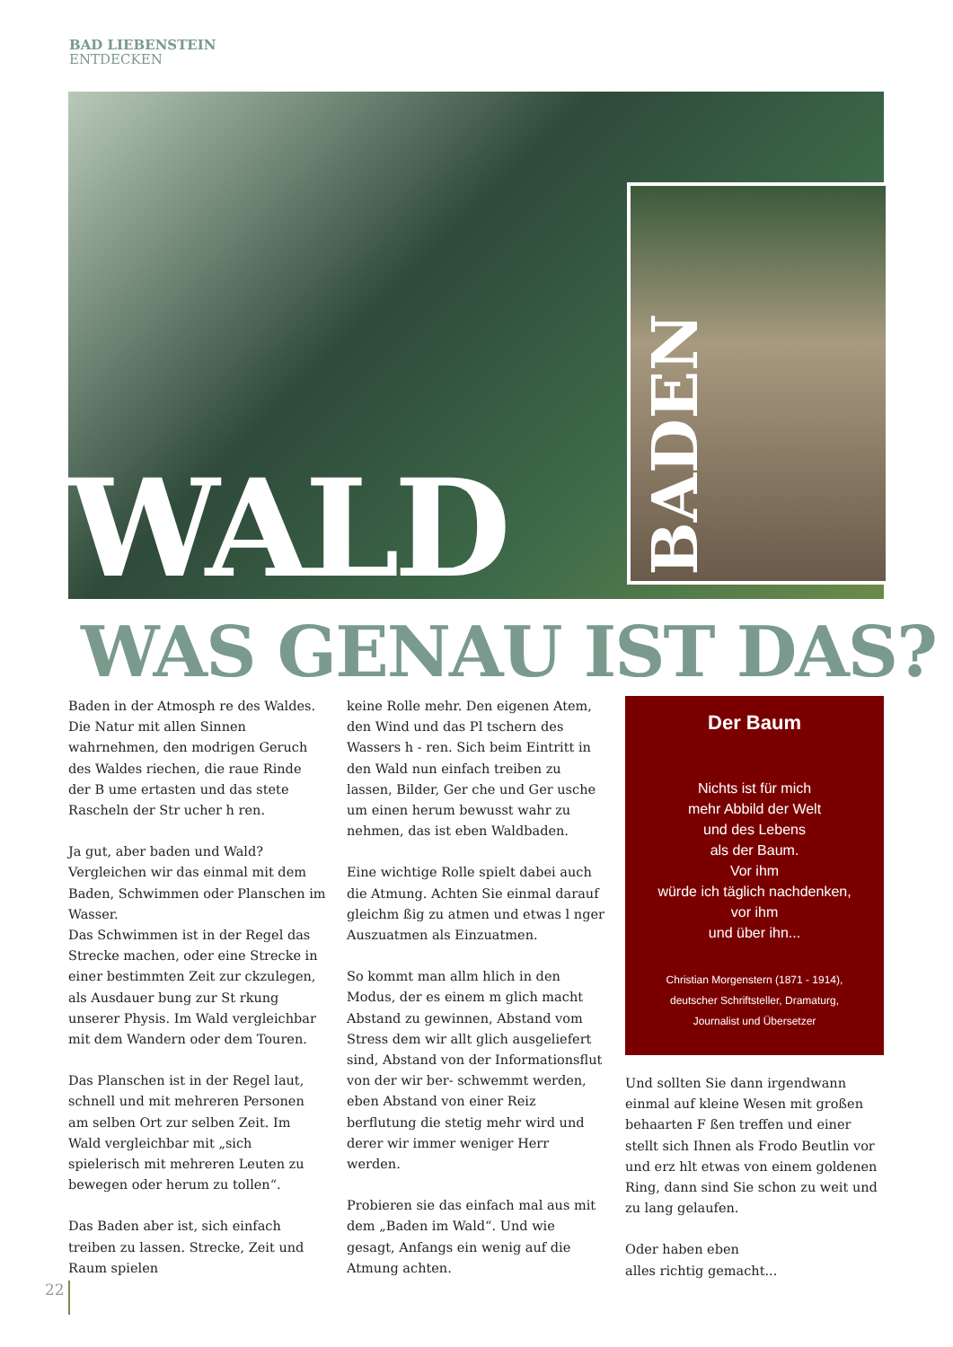BAD LIEBENSTEIN
ENTDECKEN
BADEN
WALD
WAS GENAU IST DAS?
Baden in der Atmosph re des Waldes. Die Natur mit allen Sinnen wahrnehmen, den modrigen Geruch des Waldes riechen, die raue Rinde der B ume ertasten und das stete Rascheln der Str ucher h ren.
Ja gut, aber baden und Wald? Vergleichen wir das einmal mit dem Baden, Schwimmen oder Planschen im Wasser.
Das Schwimmen ist in der Regel das Strecke machen, oder eine Strecke in einer bestimmten Zeit zur ckzulegen, als Ausdauer bung zur St rkung unserer Physis. Im Wald vergleichbar mit dem Wandern oder dem Touren.
Das Planschen ist in der Regel laut, schnell und mit mehreren Personen am selben Ort zur selben Zeit. Im Wald vergleichbar mit „sich spielerisch mit mehreren Leuten zu bewegen oder herum zu tollen“.
Das Baden aber ist, sich einfach treiben zu lassen. Strecke, Zeit und Raum spielen
keine Rolle mehr. Den eigenen Atem, den Wind und das Pl tschern des Wassers h - ren. Sich beim Eintritt in den Wald nun einfach treiben zu lassen, Bilder, Ger che und Ger usche um einen herum bewusst wahr zu nehmen, das ist eben Waldbaden.
Eine wichtige Rolle spielt dabei auch die Atmung. Achten Sie einmal darauf gleichm ßig zu atmen und etwas l nger Auszuatmen als Einzuatmen.
So kommt man allm hlich in den Modus, der es einem m glich macht Abstand zu gewinnen, Abstand vom Stress dem wir allt glich ausgeliefert sind, Abstand von der Informationsflut von der wir ber- schwemmt werden, eben Abstand von einer Reiz berflutung die stetig mehr wird und derer wir immer weniger Herr werden.
Probieren sie das einfach mal aus mit dem „Baden im Wald“. Und wie gesagt, Anfangs ein wenig auf die Atmung achten.
Der Baum
Nichts ist für mich
mehr Abbild der Welt
und des Lebens
als der Baum.
Vor ihm
würde ich täglich nachdenken,
vor ihm
und über ihn...
Christian Morgenstern (1871 - 1914),
deutscher Schriftsteller, Dramaturg,
Journalist und Übersetzer
Und sollten Sie dann irgendwann einmal auf kleine Wesen mit großen behaarten F ßen treffen und einer stellt sich Ihnen als Frodo Beutlin vor und erz hlt etwas von einem goldenen Ring, dann sind Sie schon zu weit und zu lang gelaufen.
Oder haben eben
alles richtig gemacht...
22